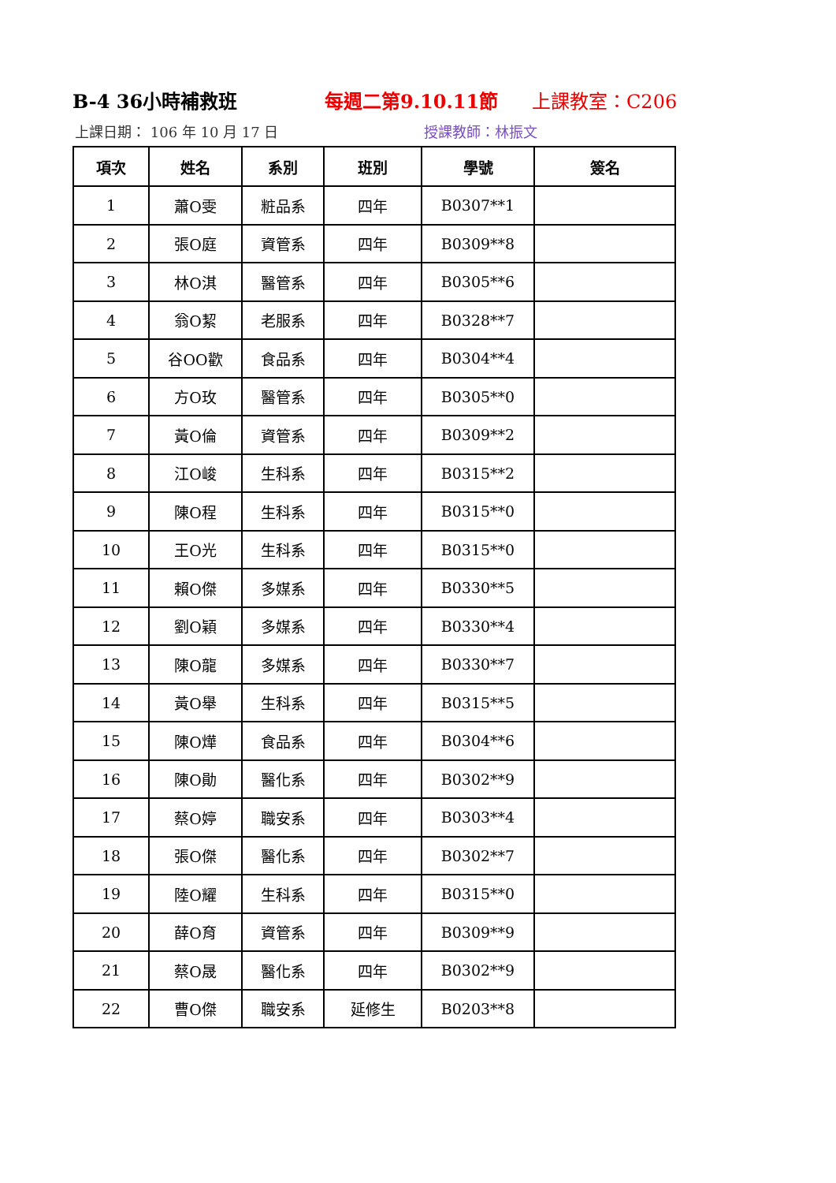B-4 36小時補救班 每週二第9.10.11節 上課教室：C206
上課日期： 106 年 10 月 17 日 授課教師：林振文
| 項次 | 姓名 | 系別 | 班別 | 學號 | 簽名 |
| --- | --- | --- | --- | --- | --- |
| 1 | 蕭O雯 | 粧品系 | 四年 | B0307**1 | |
| 2 | 張O庭 | 資管系 | 四年 | B0309**8 | |
| 3 | 林O淇 | 醫管系 | 四年 | B0305**6 | |
| 4 | 翁O絜 | 老服系 | 四年 | B0328**7 | |
| 5 | 谷OO歡 | 食品系 | 四年 | B0304**4 | |
| 6 | 方O玫 | 醫管系 | 四年 | B0305**0 | |
| 7 | 黃O倫 | 資管系 | 四年 | B0309**2 | |
| 8 | 江O峻 | 生科系 | 四年 | B0315**2 | |
| 9 | 陳O程 | 生科系 | 四年 | B0315**0 | |
| 10 | 王O光 | 生科系 | 四年 | B0315**0 | |
| 11 | 賴O傑 | 多媒系 | 四年 | B0330**5 | |
| 12 | 劉O穎 | 多媒系 | 四年 | B0330**4 | |
| 13 | 陳O龍 | 多媒系 | 四年 | B0330**7 | |
| 14 | 黃O舉 | 生科系 | 四年 | B0315**5 | |
| 15 | 陳O燁 | 食品系 | 四年 | B0304**6 | |
| 16 | 陳O勛 | 醫化系 | 四年 | B0302**9 | |
| 17 | 蔡O婷 | 職安系 | 四年 | B0303**4 | |
| 18 | 張O傑 | 醫化系 | 四年 | B0302**7 | |
| 19 | 陸O耀 | 生科系 | 四年 | B0315**0 | |
| 20 | 薛O育 | 資管系 | 四年 | B0309**9 | |
| 21 | 蔡O晟 | 醫化系 | 四年 | B0302**9 | |
| 22 | 曹O傑 | 職安系 | 延修生 | B0203**8 | |